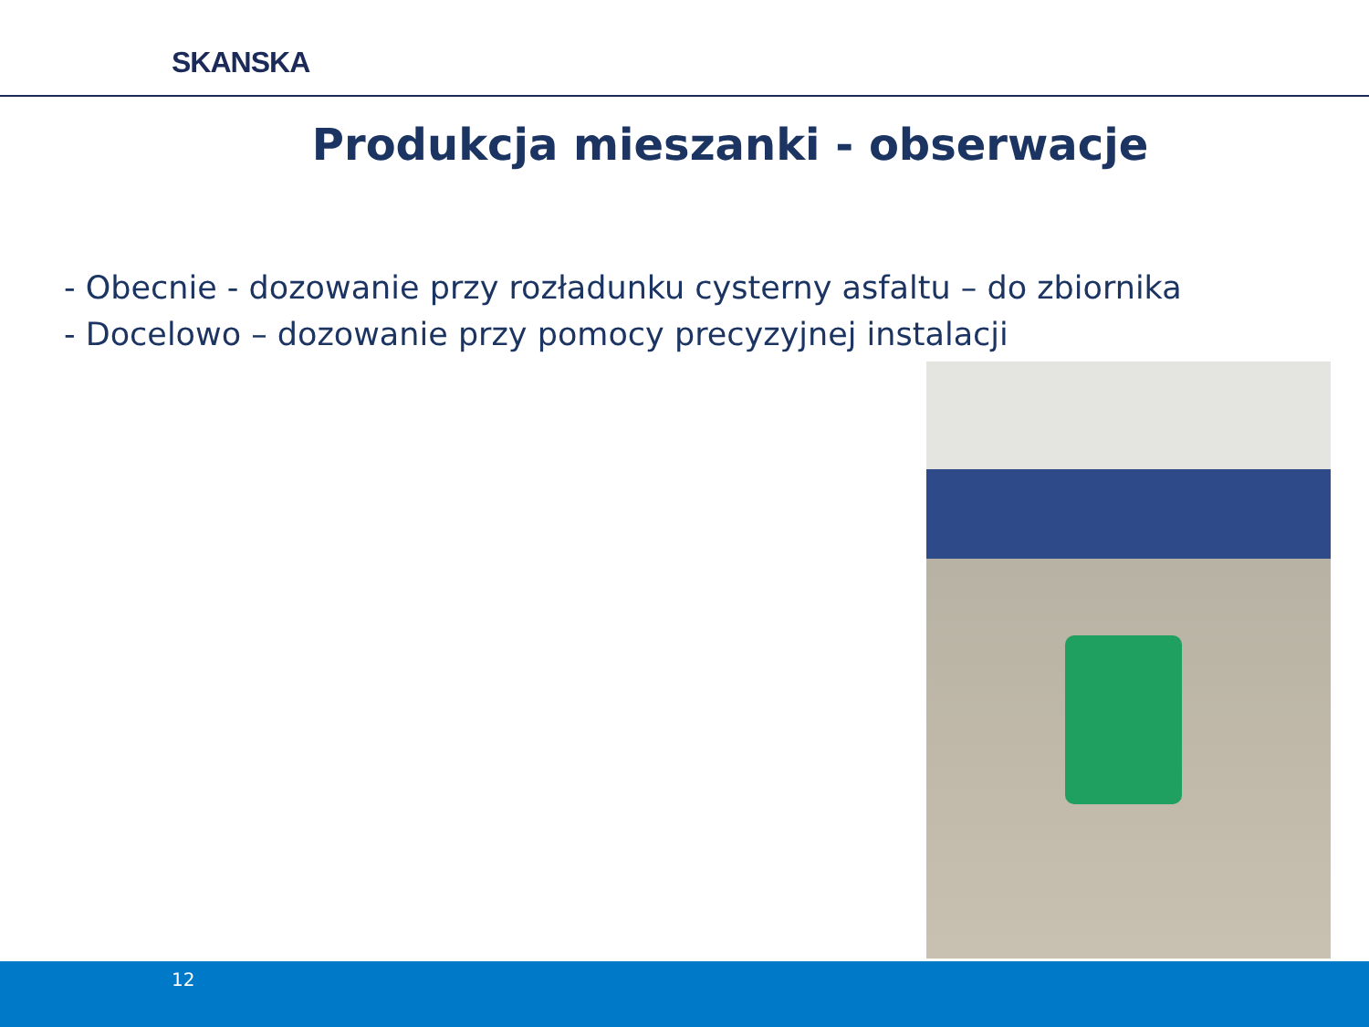SKANSKA
Produkcja mieszanki - obserwacje
- Obecnie - dozowanie przy rozładunku cysterny asfaltu – do zbiornika
- Docelowo – dozowanie przy pomocy precyzyjnej instalacji
12